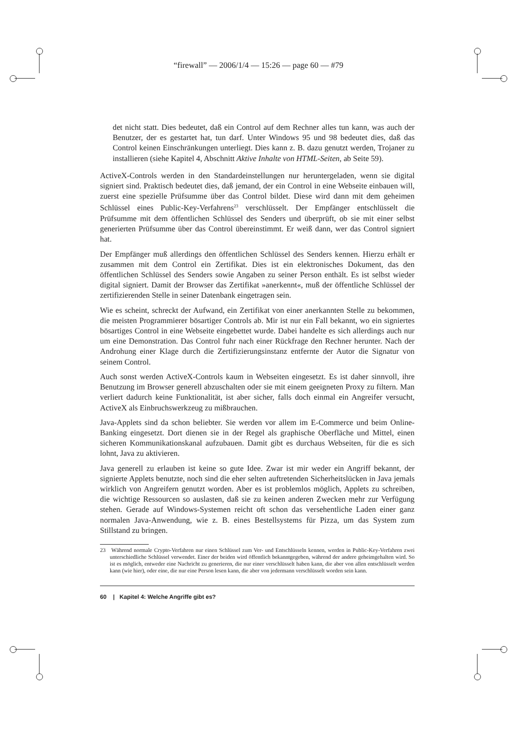“firewall” — 2006/1/4 — 15:26 — page 60 — #79
det nicht statt. Dies bedeutet, daß ein Control auf dem Rechner alles tun kann, was auch der Benutzer, der es gestartet hat, tun darf. Unter Windows 95 und 98 bedeutet dies, daß das Control keinen Einschränkungen unterliegt. Dies kann z. B. dazu genutzt werden, Trojaner zu installieren (siehe Kapitel 4, Abschnitt Aktive Inhalte von HTML-Seiten, ab Seite 59).
ActiveX-Controls werden in den Standardeinstellungen nur heruntergeladen, wenn sie digital signiert sind. Praktisch bedeutet dies, daß jemand, der ein Control in eine Webseite einbauen will, zuerst eine spezielle Prüfsumme über das Control bildet. Diese wird dann mit dem geheimen Schlüssel eines Public-Key-Verfahrens<sup>23</sup> verschlüsselt. Der Empfänger entschlüsselt die Prüfsumme mit dem öffentlichen Schlüssel des Senders und überprüft, ob sie mit einer selbst generierten Prüfsumme über das Control übereinstimmt. Er weiß dann, wer das Control signiert hat.
Der Empfänger muß allerdings den öffentlichen Schlüssel des Senders kennen. Hierzu erhält er zusammen mit dem Control ein Zertifikat. Dies ist ein elektronisches Dokument, das den öffentlichen Schlüssel des Senders sowie Angaben zu seiner Person enthält. Es ist selbst wieder digital signiert. Damit der Browser das Zertifikat »anerkennt«, muß der öffentliche Schlüssel der zertifizierenden Stelle in seiner Datenbank eingetragen sein.
Wie es scheint, schreckt der Aufwand, ein Zertifikat von einer anerkannten Stelle zu bekommen, die meisten Programmierer bösartiger Controls ab. Mir ist nur ein Fall bekannt, wo ein signiertes bösartiges Control in eine Webseite eingebettet wurde. Dabei handelte es sich allerdings auch nur um eine Demonstration. Das Control fuhr nach einer Rückfrage den Rechner herunter. Nach der Androhung einer Klage durch die Zertifizierungsinstanz entfernte der Autor die Signatur von seinem Control.
Auch sonst werden ActiveX-Controls kaum in Webseiten eingesetzt. Es ist daher sinnvoll, ihre Benutzung im Browser generell abzuschalten oder sie mit einem geeigneten Proxy zu filtern. Man verliert dadurch keine Funktionalität, ist aber sicher, falls doch einmal ein Angreifer versucht, ActiveX als Einbruchswerkzeug zu mißbrauchen.
Java-Applets sind da schon beliebter. Sie werden vor allem im E-Commerce und beim Online-Banking eingesetzt. Dort dienen sie in der Regel als graphische Oberfläche und Mittel, einen sicheren Kommunikationskanal aufzubauen. Damit gibt es durchaus Webseiten, für die es sich lohnt, Java zu aktivieren.
Java generell zu erlauben ist keine so gute Idee. Zwar ist mir weder ein Angriff bekannt, der signierte Applets benutzte, noch sind die eher selten auftretenden Sicherheitslücken in Java jemals wirklich von Angreifern genutzt worden. Aber es ist problemlos möglich, Applets zu schreiben, die wichtige Ressourcen so auslasten, daß sie zu keinen anderen Zwecken mehr zur Verfügung stehen. Gerade auf Windows-Systemen reicht oft schon das versehentliche Laden einer ganz normalen Java-Anwendung, wie z. B. eines Bestellsystems für Pizza, um das System zum Stillstand zu bringen.
23 Während normale Crypto-Verfahren nur einen Schlüssel zum Ver- und Entschlüsseln kennen, werden in Public-Key-Verfahren zwei unterschiedliche Schlüssel verwendet. Einer der beiden wird öffentlich bekanntgegeben, während der andere geheimgehalten wird. So ist es möglich, entweder eine Nachricht zu generieren, die nur einer verschlüsselt haben kann, die aber von allen entschlüsselt werden kann (wie hier), oder eine, die nur eine Person lesen kann, die aber von jedermann verschlüsselt worden sein kann.
60 | Kapitel 4: Welche Angriffe gibt es?